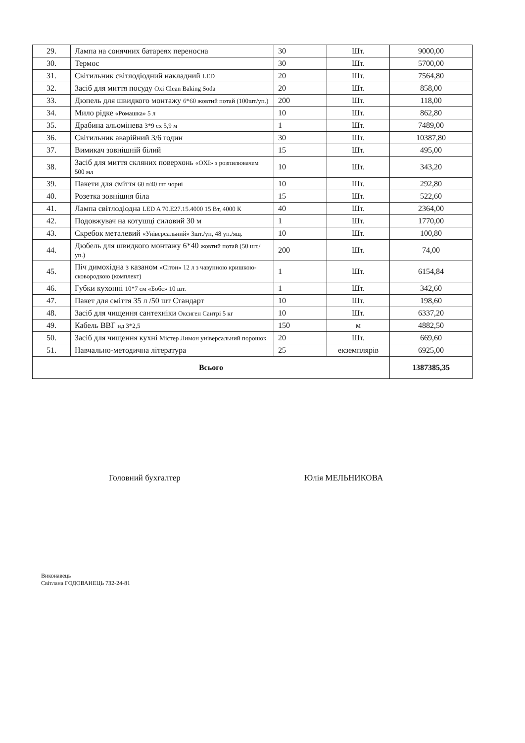| 29. | Лампа на сонячних батареях переносна | 30 | Шт. | 9000,00 |
| 30. | Термос | 30 | Шт. | 5700,00 |
| 31. | Світильник світлодіодний накладний LED | 20 | Шт. | 7564,80 |
| 32. | Засіб для миття посуду Oxi Clean Baking Soda | 20 | Шт. | 858,00 |
| 33. | Дюпель для швидкого монтажу 6*60 жовтий потай (100шт/уп.) | 200 | Шт. | 118,00 |
| 34. | Мило рідке «Ромашка» 5 л | 10 | Шт. | 862,80 |
| 35. | Драбина альомінева 3*9 сх 5,9 м | 1 | Шт. | 7489,00 |
| 36. | Світильник аварійний 3/6 годин | 30 | Шт. | 10387,80 |
| 37. | Вимикач зовнішній білий | 15 | Шт. | 495,00 |
| 38. | Засіб для миття скляних поверхонь «OXI» з розпилювачем 500 мл | 10 | Шт. | 343,20 |
| 39. | Пакети для сміття 60 л/40 шт чорні | 10 | Шт. | 292,80 |
| 40. | Розетка зовнішня біла | 15 | Шт. | 522,60 |
| 41. | Лампа світлодіодна LED A 70.E27.15.4000 15 Вт, 4000 К | 40 | Шт. | 2364,00 |
| 42. | Подовжувач на котушці силовий 30 м | 1 | Шт. | 1770,00 |
| 43. | Скребок металевий «Універсальний» 3шт./уп, 48 уп./ящ. | 10 | Шт. | 100,80 |
| 44. | Дюбель для швидкого монтажу 6*40 жовтий потай (50 шт./уп.) | 200 | Шт. | 74,00 |
| 45. | Піч димохідна з казаном «Сітон» 12 л з чавунною кришкою-сковородкою (комплект) | 1 | Шт. | 6154,84 |
| 46. | Губки кухонні 10*7 см «Бобс» 10 шт. | 1 | Шт. | 342,60 |
| 47. | Пакет для сміття 35 л /50 шт Стандарт | 10 | Шт. | 198,60 |
| 48. | Засіб для чищення сантехніки Оксиген Сантрі 5 кг | 10 | Шт. | 6337,20 |
| 49. | Кабель ВВГ нд 3*2,5 | 150 | м | 4882,50 |
| 50. | Засіб для чищення кухні Містер Лимон універсальний порошок | 20 | Шт. | 669,60 |
| 51. | Навчально-методична література | 25 | екземплярів | 6925,00 |
| Всього | | | | 1387385,35 |
Головний бухгалтер Юлія МЕЛЬНИКОВА
Виконавець
Світлана ГОДОВАНЕЦЬ 732-24-81